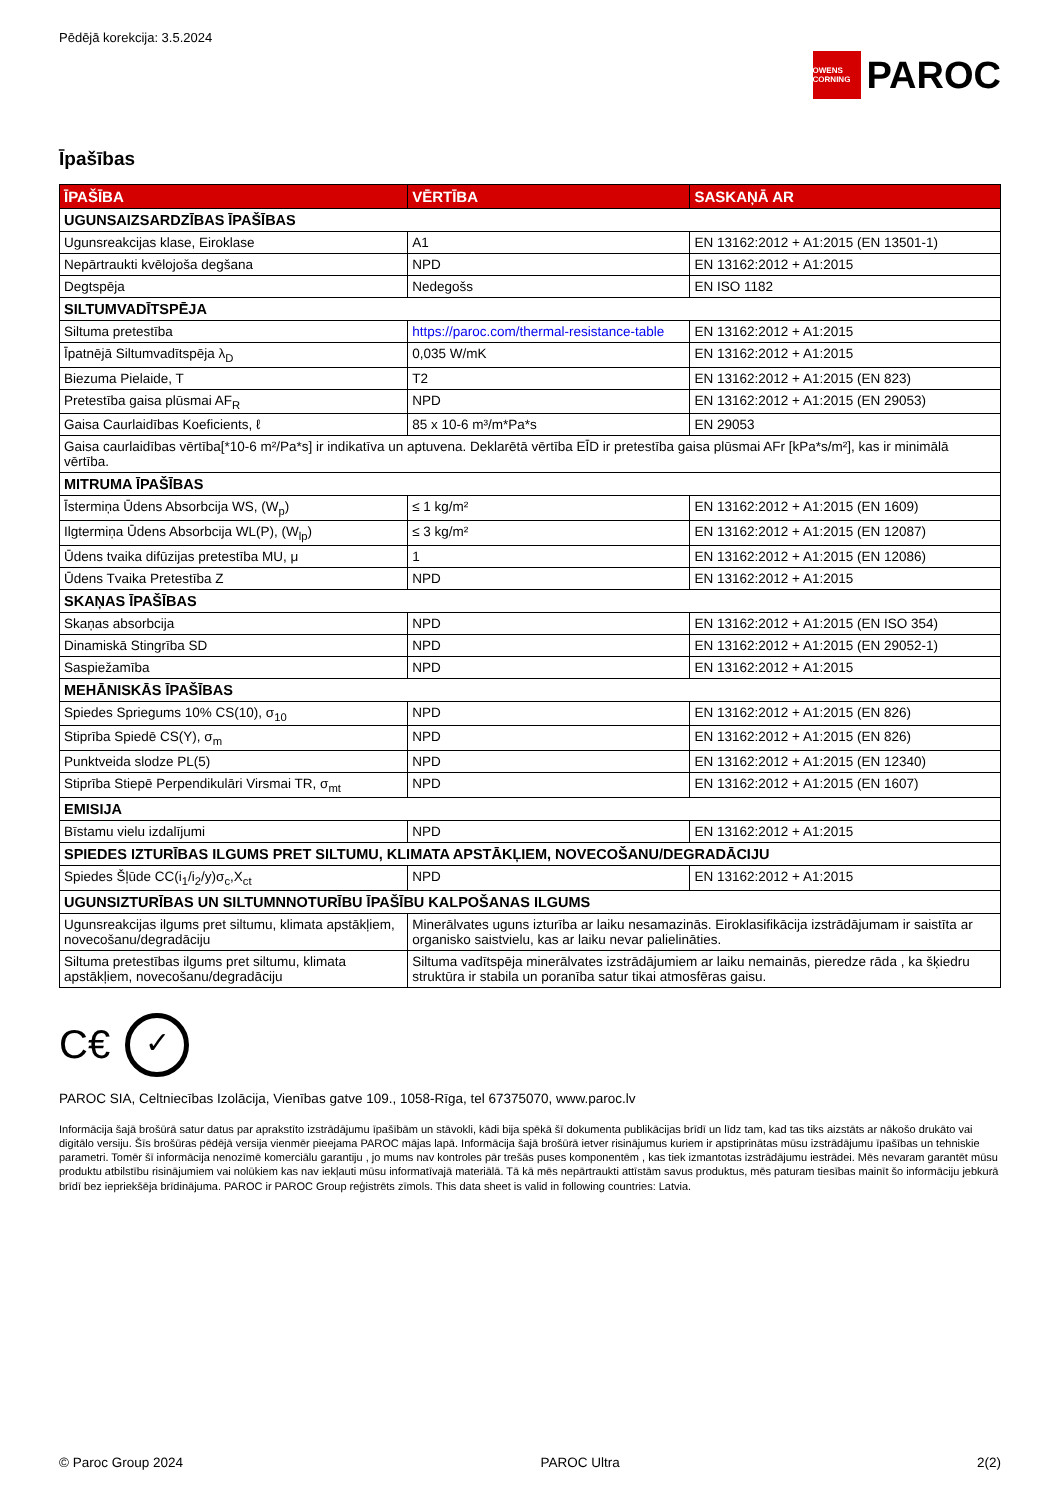Pēdējā korekcija: 3.5.2024
OWENS CORNING PAROC
Īpašības
| ĪPAŠĪBA | VĒRTĪBA | SASKAŅĀ AR |
| --- | --- | --- |
| UGUNSAIZSARDZĪBAS ĪPAŠĪBAS | | |
| Ugunsreakcijas klase, Eiroklase | A1 | EN 13162:2012 + A1:2015 (EN 13501-1) |
| Nepārtraukti kvēlojoša degšana | NPD | EN 13162:2012 + A1:2015 |
| Degtspēja | Nedegošs | EN ISO 1182 |
| SILTUMVADĪTSPĒJA | | |
| Siltuma pretestība | https://paroc.com/thermal-resistance-table | EN 13162:2012 + A1:2015 |
| Īpatnējā Siltumvadītspēja λ<sub>D</sub> | 0,035 W/mK | EN 13162:2012 + A1:2015 |
| Biezuma Pielaide, T | T2 | EN 13162:2012 + A1:2015 (EN 823) |
| Pretestība gaisa plūsmai AF<sub>R</sub> | NPD | EN 13162:2012 + A1:2015 (EN 29053) |
| Gaisa Caurlaidības Koeficients, ℓ | 85 x 10-6 m³/m*Pa*s | EN 29053 |
| Gaisa caurlaidības vērtība[*10-6 m²/Pa*s] ir indikatīva un aptuvena. Deklarētā vērtība EĪD ir pretestība gaisa plūsmai AFr [kPa*s/m²], kas ir minimālā vērtība. | | |
| MITRUMA ĪPAŠĪBAS | | |
| Īstermiņa Ūdens Absorbcija WS, (W<sub>p</sub>) | ≤ 1 kg/m² | EN 13162:2012 + A1:2015 (EN 1609) |
| Ilgtermiņa Ūdens Absorbcija WL(P), (W<sub>lp</sub>) | ≤ 3 kg/m² | EN 13162:2012 + A1:2015 (EN 12087) |
| Ūdens tvaika difūzijas pretestība MU, μ | 1 | EN 13162:2012 + A1:2015 (EN 12086) |
| Ūdens Tvaika Pretestība Z | NPD | EN 13162:2012 + A1:2015 |
| SKAŅAS ĪPAŠĪBAS | | |
| Skaņas absorbcija | NPD | EN 13162:2012 + A1:2015 (EN ISO 354) |
| Dinamiskā Stingrība SD | NPD | EN 13162:2012 + A1:2015 (EN 29052-1) |
| Saspiežamība | NPD | EN 13162:2012 + A1:2015 |
| MEHĀNISKĀS ĪPAŠĪBAS | | |
| Spiedes Spriegums 10% CS(10), σ<sub>10</sub> | NPD | EN 13162:2012 + A1:2015 (EN 826) |
| Stiprība Spiedē CS(Y), σ<sub>m</sub> | NPD | EN 13162:2012 + A1:2015 (EN 826) |
| Punktveida slodze PL(5) | NPD | EN 13162:2012 + A1:2015 (EN 12340) |
| Stiprība Stiepē Perpendikulāri Virsmai TR, σ<sub>mt</sub> | NPD | EN 13162:2012 + A1:2015 (EN 1607) |
| EMISIJA | | |
| Bīstamu vielu izdalījumi | NPD | EN 13162:2012 + A1:2015 |
| SPIEDES IZTURĪBAS ILGUMS PRET SILTUMU, KLIMATA APSTĀKĻIEM, NOVECOŠANU/DEGRADĀCIJU | | |
| Spiedes Šļūde CC(i<sub>1</sub>/i<sub>2</sub>/y)σ<sub>c</sub>,X<sub>ct</sub> | NPD | EN 13162:2012 + A1:2015 |
| UGUNSIZTURĪBAS UN SILTUMNNOTURĪBU ĪPAŠĪBU KALPOŠANAS ILGUMS | | |
| Ugunsreakcijas ilgums pret siltumu, klimata apstākļiem, novecošanu/degradāciju | Minerālvates uguns izturība ar laiku nesamazinās. Eiroklasifikācija izstrādājumam ir saistīta ar organisko saistvielu, kas ar laiku nevar palielināties. | |
| Siltuma pretestības ilgums pret siltumu, klimata apstākļiem, novecošanu/degradāciju | Siltuma vadītspēja minerālvates izstrādājumiem ar laiku nemainās, pieredze rāda , ka šķiedru struktūra ir stabila un poranība satur tikai atmosfēras gaisu. | |
C€ ✓
PAROC SIA, Celtniecības Izolācija, Vienības gatve 109., 1058-Rīga, tel 67375070, www.paroc.lv
Informācija šajā brošūrā satur datus par aprakstīto izstrādājumu īpašībām un stāvokli, kādi bija spēkā šī dokumenta publikācijas brīdī un līdz tam, kad tas tiks aizstāts ar nākošo drukāto vai digitālo versiju. Šīs brošūras pēdējā versija vienmēr pieejama PAROC mājas lapā. Informācija šajā brošūrā ietver risinājumus kuriem ir apstiprinātas mūsu izstrādājumu īpašības un tehniskie parametri. Tomēr šī informācija nenozīmē komerciālu garantiju , jo mums nav kontroles pār trešās puses komponentēm , kas tiek izmantotas izstrādājumu iestrādei. Mēs nevaram garantēt mūsu produktu atbilstību risinājumiem vai nolūkiem kas nav iekļauti mūsu informatīvajā materiālā. Tā kā mēs nepārtraukti attīstām savus produktus, mēs paturam tiesības mainīt šo informāciju jebkurā brīdī bez iepriekšēja brīdinājuma. PAROC ir PAROC Group reģistrēts zīmols. This data sheet is valid in following countries: Latvia.
© Paroc Group 2024 PAROC Ultra 2(2)